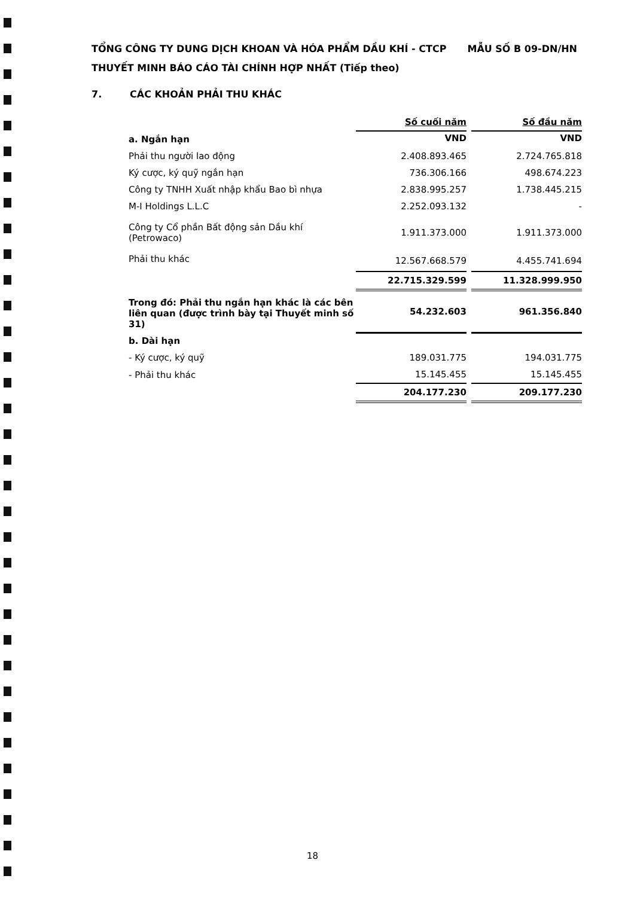MẪU SỐ B 09-DN/HN TỔNG CÔNG TY DUNG DỊCH KHOAN VÀ HÓA PHẨM DẦU KHÍ - CTCP
THUYẾT MINH BÁO CÁO TÀI CHÍNH HỢP NHẤT (Tiếp theo)
7. CÁC KHOẢN PHẢI THU KHÁC
| | Số cuối năm | | Số đầu năm |
| a. Ngắn hạn | VND | | VND |
| Phải thu người lao động | 2.408.893.465 | | 2.724.765.818 |
| Ký cược, ký quỹ ngắn hạn | 736.306.166 | | 498.674.223 |
| Công ty TNHH Xuất nhập khẩu Bao bì nhựa | 2.838.995.257 | | 1.738.445.215 |
| M-I Holdings L.L.C | 2.252.093.132 | | - |
| Công ty Cổ phần Bất động sản Dầu khí (Petrowaco) | 1.911.373.000 | | 1.911.373.000 |
| Phải thu khác | 12.567.668.579 | | 4.455.741.694 |
| | 22.715.329.599 | | 11.328.999.950 |
| Trong đó: Phải thu ngắn hạn khác là các bên liên quan (được trình bày tại Thuyết minh số 31) | 54.232.603 | | 961.356.840 |
| b. Dài hạn | | | |
| - Ký cược, ký quỹ | 189.031.775 | | 194.031.775 |
| - Phải thu khác | 15.145.455 | | 15.145.455 |
| | 204.177.230 | | 209.177.230 |
18